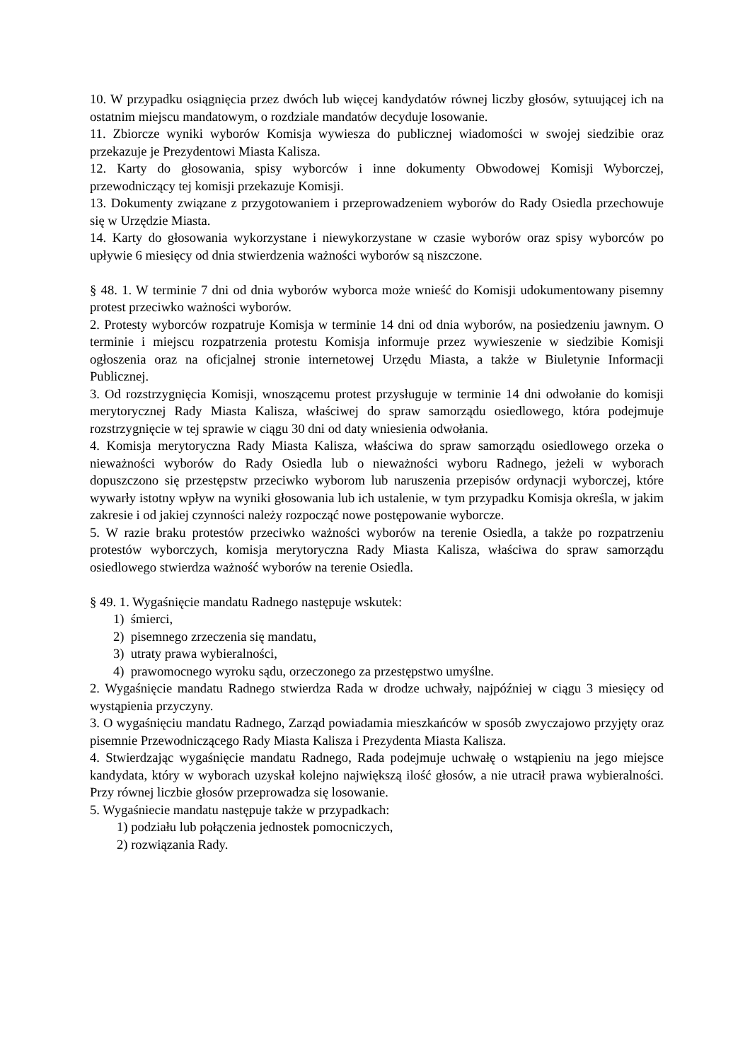10. W przypadku osiągnięcia przez dwóch lub więcej kandydatów równej liczby głosów, sytuującej ich na ostatnim miejscu mandatowym, o rozdziale mandatów decyduje losowanie.
11. Zbiorcze wyniki wyborów Komisja wywiesza do publicznej wiadomości w swojej siedzibie oraz przekazuje je Prezydentowi Miasta Kalisza.
12. Karty do głosowania, spisy wyborców i inne dokumenty Obwodowej Komisji Wyborczej, przewodniczący tej komisji przekazuje Komisji.
13. Dokumenty związane z przygotowaniem i przeprowadzeniem wyborów do Rady Osiedla przechowuje się w Urzędzie Miasta.
14. Karty do głosowania wykorzystane i niewykorzystane w czasie wyborów oraz spisy wyborców po upływie 6 miesięcy od dnia stwierdzenia ważności wyborów są niszczone.
§ 48. 1. W terminie 7 dni od dnia wyborów wyborca może wnieść do Komisji udokumentowany pisemny protest przeciwko ważności wyborów.
2. Protesty wyborców rozpatruje Komisja w terminie 14 dni od dnia wyborów, na posiedzeniu jawnym. O terminie i miejscu rozpatrzenia protestu Komisja informuje przez wywieszenie w siedzibie Komisji ogłoszenia oraz na oficjalnej stronie internetowej Urzędu Miasta, a także w Biuletynie Informacji Publicznej.
3. Od rozstrzygnięcia Komisji, wnoszącemu protest przysługuje w terminie 14 dni odwołanie do komisji merytorycznej Rady Miasta Kalisza, właściwej do spraw samorządu osiedlowego, która podejmuje rozstrzygnięcie w tej sprawie w ciągu 30 dni od daty wniesienia odwołania.
4. Komisja merytoryczna Rady Miasta Kalisza, właściwa do spraw samorządu osiedlowego orzeka o nieważności wyborów do Rady Osiedla lub o nieważności wyboru Radnego, jeżeli w wyborach dopuszczono się przestępstw przeciwko wyborom lub naruszenia przepisów ordynacji wyborczej, które wywarły istotny wpływ na wyniki głosowania lub ich ustalenie, w tym przypadku Komisja określa, w jakim zakresie i od jakiej czynności należy rozpocząć nowe postępowanie wyborcze.
5. W razie braku protestów przeciwko ważności wyborów na terenie Osiedla, a także po rozpatrzeniu protestów wyborczych, komisja merytoryczna Rady Miasta Kalisza, właściwa do spraw samorządu osiedlowego stwierdza ważność wyborów na terenie Osiedla.
§ 49. 1. Wygaśnięcie mandatu Radnego następuje wskutek:
1) śmierci,
2) pisemnego zrzeczenia się mandatu,
3) utraty prawa wybieralności,
4) prawomocnego wyroku sądu, orzeczonego za przestępstwo umyślne.
2. Wygaśnięcie mandatu Radnego stwierdza Rada w drodze uchwały, najpóźniej w ciągu 3 miesięcy od wystąpienia przyczyny.
3. O wygaśnięciu mandatu Radnego, Zarząd powiadamia mieszkańców w sposób zwyczajowo przyjęty oraz pisemnie Przewodniczącego Rady Miasta Kalisza i Prezydenta Miasta Kalisza.
4. Stwierdzając wygaśnięcie mandatu Radnego, Rada podejmuje uchwałę o wstąpieniu na jego miejsce kandydata, który w wyborach uzyskał kolejno największą ilość głosów, a nie utracił prawa wybieralności. Przy równej liczbie głosów przeprowadza się losowanie.
5. Wygaśniecie mandatu następuje także w przypadkach:
1) podziału lub połączenia jednostek pomocniczych,
2) rozwiązania Rady.